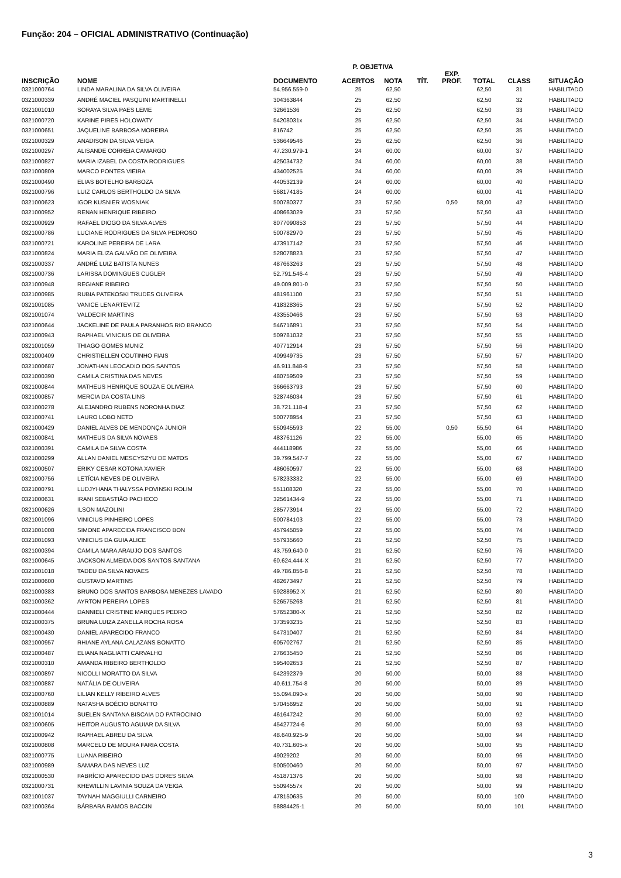Função: 204 – OFICIAL ADMINISTRATIVO (Continuação)
| | | | P. OBJETIVA | | | | | | |
| --- | --- | --- | --- | --- | --- | --- | --- | --- | --- |
| INSCRIÇÃO | NOME | DOCUMENTO | ACERTOS | NOTA | TÍT. | EXP. PROF. | TOTAL | CLASS | SITUAÇÃO |
| 0321000764 | LINDA MARALINA DA SILVA OLIVEIRA | 54.956.559-0 | 25 | 62,50 | | | 62,50 | 31 | HABILITADO |
| 0321000339 | ANDRÉ MACIEL PASQUINI MARTINELLI | 304363844 | 25 | 62,50 | | | 62,50 | 32 | HABILITADO |
| 0321001010 | SORAYA SILVA PAES LEME | 32661536 | 25 | 62,50 | | | 62,50 | 33 | HABILITADO |
| 0321000720 | KARINE PIRES HOLOWATY | 54208031x | 25 | 62,50 | | | 62,50 | 34 | HABILITADO |
| 0321000651 | JAQUELINE BARBOSA MOREIRA | 816742 | 25 | 62,50 | | | 62,50 | 35 | HABILITADO |
| 0321000329 | ANADISON DA SILVA VEIGA | 536649546 | 25 | 62,50 | | | 62,50 | 36 | HABILITADO |
| 0321000297 | ALISANDE CORREIA CAMARGO | 47.230.979-1 | 24 | 60,00 | | | 60,00 | 37 | HABILITADO |
| 0321000827 | MARIA IZABEL DA COSTA RODRIGUES | 425034732 | 24 | 60,00 | | | 60,00 | 38 | HABILITADO |
| 0321000809 | MARCO PONTES VIEIRA | 434002525 | 24 | 60,00 | | | 60,00 | 39 | HABILITADO |
| 0321000490 | ELIAS BOTELHO BARBOZA | 440532139 | 24 | 60,00 | | | 60,00 | 40 | HABILITADO |
| 0321000796 | LUIZ CARLOS BERTHOLDO DA SILVA | 568174185 | 24 | 60,00 | | | 60,00 | 41 | HABILITADO |
| 0321000623 | IGOR KUSNIER WOSNIAK | 500780377 | 23 | 57,50 | | 0,50 | 58,00 | 42 | HABILITADO |
| 0321000952 | RENAN HENRIQUE RIBEIRO | 408663029 | 23 | 57,50 | | | 57,50 | 43 | HABILITADO |
| 0321000929 | RAFAEL DIOGO DA SILVA ALVES | 8077090853 | 23 | 57,50 | | | 57,50 | 44 | HABILITADO |
| 0321000786 | LUCIANE RODRIGUES DA SILVA PEDROSO | 500782970 | 23 | 57,50 | | | 57,50 | 45 | HABILITADO |
| 0321000721 | KAROLINE PEREIRA DE LARA | 473917142 | 23 | 57,50 | | | 57,50 | 46 | HABILITADO |
| 0321000824 | MARIA ELIZA GALVÃO DE OLIVEIRA | 528078823 | 23 | 57,50 | | | 57,50 | 47 | HABILITADO |
| 0321000337 | ANDRÉ LUIZ BATISTA NUNES | 487663263 | 23 | 57,50 | | | 57,50 | 48 | HABILITADO |
| 0321000736 | LARISSA DOMINGUES CUGLER | 52.791.546-4 | 23 | 57,50 | | | 57,50 | 49 | HABILITADO |
| 0321000948 | REGIANE RIBEIRO | 49.009.801-0 | 23 | 57,50 | | | 57,50 | 50 | HABILITADO |
| 0321000985 | RUBIA PATEKOSKI TRUDES OLIVEIRA | 481961100 | 23 | 57,50 | | | 57,50 | 51 | HABILITADO |
| 0321001085 | VANICE LENARTEVITZ | 418328365 | 23 | 57,50 | | | 57,50 | 52 | HABILITADO |
| 0321001074 | VALDECIR MARTINS | 433550466 | 23 | 57,50 | | | 57,50 | 53 | HABILITADO |
| 0321000644 | JACKELINE DE PAULA PARANHOS RIO BRANCO | 546716891 | 23 | 57,50 | | | 57,50 | 54 | HABILITADO |
| 0321000943 | RAPHAEL VINICIUS DE OLIVEIRA | 509781032 | 23 | 57,50 | | | 57,50 | 55 | HABILITADO |
| 0321001059 | THIAGO GOMES MUNIZ | 407712914 | 23 | 57,50 | | | 57,50 | 56 | HABILITADO |
| 0321000409 | CHRISTIELLEN COUTINHO FIAIS | 409949735 | 23 | 57,50 | | | 57,50 | 57 | HABILITADO |
| 0321000687 | JONATHAN LEOCADIO DOS SANTOS | 46.911.848-9 | 23 | 57,50 | | | 57,50 | 58 | HABILITADO |
| 0321000390 | CAMILA CRISTINA DAS NEVES | 480759509 | 23 | 57,50 | | | 57,50 | 59 | HABILITADO |
| 0321000844 | MATHEUS HENRIQUE SOUZA E OLIVEIRA | 366663793 | 23 | 57,50 | | | 57,50 | 60 | HABILITADO |
| 0321000857 | MERCIA DA COSTA LINS | 328746034 | 23 | 57,50 | | | 57,50 | 61 | HABILITADO |
| 0321000278 | ALEJANDRO RUBENS NORONHA DIAZ | 38.721.118-4 | 23 | 57,50 | | | 57,50 | 62 | HABILITADO |
| 0321000741 | LAURO LOBO NETO | 500778954 | 23 | 57,50 | | | 57,50 | 63 | HABILITADO |
| 0321000429 | DANIEL ALVES DE MENDONÇA JUNIOR | 550945593 | 22 | 55,00 | | 0,50 | 55,50 | 64 | HABILITADO |
| 0321000841 | MATHEUS DA SILVA NOVAES | 483761126 | 22 | 55,00 | | | 55,00 | 65 | HABILITADO |
| 0321000391 | CAMILA DA SILVA COSTA | 444118986 | 22 | 55,00 | | | 55,00 | 66 | HABILITADO |
| 0321000299 | ALLAN DANIEL MESCYSZYU DE MATOS | 39.799.547-7 | 22 | 55,00 | | | 55,00 | 67 | HABILITADO |
| 0321000507 | ERIKY CESAR KOTONA XAVIER | 486060597 | 22 | 55,00 | | | 55,00 | 68 | HABILITADO |
| 0321000756 | LETÍCIA NEVES DE OLIVEIRA | 578233332 | 22 | 55,00 | | | 55,00 | 69 | HABILITADO |
| 0321000791 | LUDJYHANA THALYSSA POVINSKI ROLIM | 551108320 | 22 | 55,00 | | | 55,00 | 70 | HABILITADO |
| 0321000631 | IRANI SEBASTIÃO PACHECO | 32561434-9 | 22 | 55,00 | | | 55,00 | 71 | HABILITADO |
| 0321000626 | ILSON MAZOLINI | 285773914 | 22 | 55,00 | | | 55,00 | 72 | HABILITADO |
| 0321001096 | VINICIUS PINHEIRO LOPES | 500784103 | 22 | 55,00 | | | 55,00 | 73 | HABILITADO |
| 0321001008 | SIMONE APARECIDA FRANCISCO BON | 457945059 | 22 | 55,00 | | | 55,00 | 74 | HABILITADO |
| 0321001093 | VINICIUS DA GUIA ALICE | 557935660 | 21 | 52,50 | | | 52,50 | 75 | HABILITADO |
| 0321000394 | CAMILA MARA ARAUJO DOS SANTOS | 43.759.640-0 | 21 | 52,50 | | | 52,50 | 76 | HABILITADO |
| 0321000645 | JACKSON ALMEIDA DOS SANTOS SANTANA | 60.624.444-X | 21 | 52,50 | | | 52,50 | 77 | HABILITADO |
| 0321001018 | TADEU DA SILVA NOVAES | 49.786.856-8 | 21 | 52,50 | | | 52,50 | 78 | HABILITADO |
| 0321000600 | GUSTAVO MARTINS | 482673497 | 21 | 52,50 | | | 52,50 | 79 | HABILITADO |
| 0321000383 | BRUNO DOS SANTOS BARBOSA MENEZES LAVADO | 59288952-X | 21 | 52,50 | | | 52,50 | 80 | HABILITADO |
| 0321000362 | AYRTON PEREIRA LOPES | 526575268 | 21 | 52,50 | | | 52,50 | 81 | HABILITADO |
| 0321000444 | DANNIELI CRISTINE MARQUES PEDRO | 57652380-X | 21 | 52,50 | | | 52,50 | 82 | HABILITADO |
| 0321000375 | BRUNA LUIZA ZANELLA ROCHA ROSA | 373593235 | 21 | 52,50 | | | 52,50 | 83 | HABILITADO |
| 0321000430 | DANIEL APARECIDO FRANCO | 547310407 | 21 | 52,50 | | | 52,50 | 84 | HABILITADO |
| 0321000957 | RHIANE AYLANA CALAZANS BONATTO | 605702767 | 21 | 52,50 | | | 52,50 | 85 | HABILITADO |
| 0321000487 | ELIANA NAGLIATTI CARVALHO | 276635450 | 21 | 52,50 | | | 52,50 | 86 | HABILITADO |
| 0321000310 | AMANDA RIBEIRO BERTHOLDO | 595402653 | 21 | 52,50 | | | 52,50 | 87 | HABILITADO |
| 0321000897 | NICOLLI MORATTO DA SILVA | 542392379 | 20 | 50,00 | | | 50,00 | 88 | HABILITADO |
| 0321000887 | NATÁLIA DE OLIVEIRA | 40.611.754-8 | 20 | 50,00 | | | 50,00 | 89 | HABILITADO |
| 0321000760 | LILIAN KELLY RIBEIRO ALVES | 55.094.090-x | 20 | 50,00 | | | 50,00 | 90 | HABILITADO |
| 0321000889 | NATASHA BOÉCIO BONATTO | 570456952 | 20 | 50,00 | | | 50,00 | 91 | HABILITADO |
| 0321001014 | SUELEN SANTANA BISCAIA DO PATROCINIO | 461647242 | 20 | 50,00 | | | 50,00 | 92 | HABILITADO |
| 0321000605 | HEITOR AUGUSTO AGUIAR DA SILVA | 45427724-6 | 20 | 50,00 | | | 50,00 | 93 | HABILITADO |
| 0321000942 | RAPHAEL ABREU DA SILVA | 48.640.925-9 | 20 | 50,00 | | | 50,00 | 94 | HABILITADO |
| 0321000808 | MARCELO DE MOURA FARIA COSTA | 40.731.605-x | 20 | 50,00 | | | 50,00 | 95 | HABILITADO |
| 0321000775 | LUANA RIBEIRO | 49029202 | 20 | 50,00 | | | 50,00 | 96 | HABILITADO |
| 0321000989 | SAMARA DAS NEVES LUZ | 500500460 | 20 | 50,00 | | | 50,00 | 97 | HABILITADO |
| 0321000530 | FABRÍCIO APARECIDO DAS DORES SILVA | 451871376 | 20 | 50,00 | | | 50,00 | 98 | HABILITADO |
| 0321000731 | KHEWILLIN LAVINIA SOUZA DA VEIGA | 55094557x | 20 | 50,00 | | | 50,00 | 99 | HABILITADO |
| 0321001037 | TAYNAH MAGGIULLI CARNEIRO | 478150635 | 20 | 50,00 | | | 50,00 | 100 | HABILITADO |
| 0321000364 | BÁRBARA RAMOS BACCIN | 58884425-1 | 20 | 50,00 | | | 50,00 | 101 | HABILITADO |
3